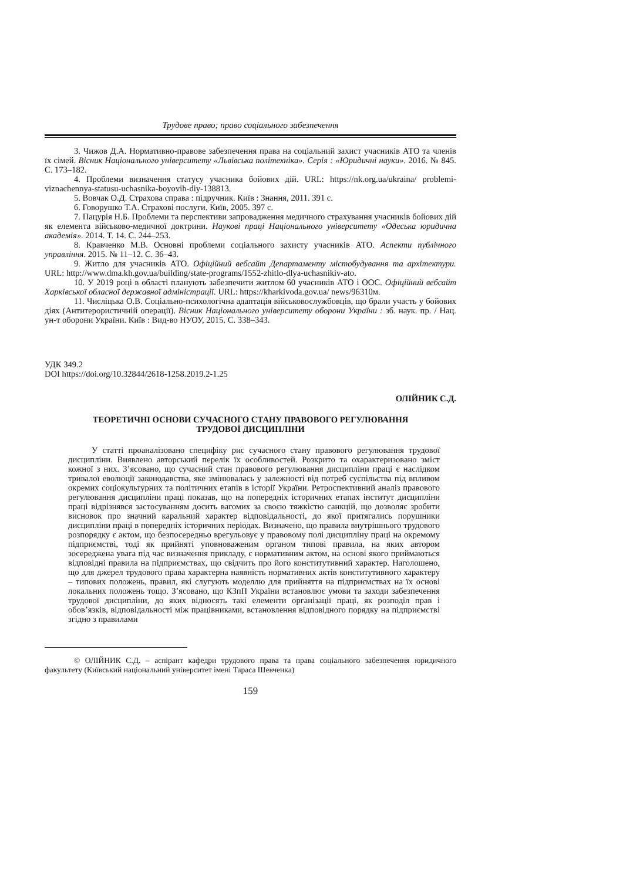Трудове право; право соціального забезпечення
3. Чижов Д.А. Нормативно-правове забезпечення права на соціальний захист учасників АТО та членів їх сімей. Вісник Національного університету «Львівська політехніка». Серія : «Юридичні науки». 2016. № 845. С. 173–182.
4. Проблеми визначення статусу учасника бойових дій. URL: https://nk.org.ua/ukraina/ problemi-viznachennya-statusu-uchasnika-boyovih-diy-138813.
5. Вовчак О.Д. Страхова справа : підручник. Київ : Знання, 2011. 391 с.
6. Говорушко Т.А. Страхові послуги. Київ, 2005. 397 с.
7. Пацурія Н.Б. Проблеми та перспективи запровадження медичного страхування учасників бойових дій як елемента військово-медичної доктрини. Наукові праці Національного університету «Одеська юридична академія». 2014. Т. 14. С. 244–253.
8. Кравченко М.В. Основні проблеми соціального захисту учасників АТО. Аспекти публічного управління. 2015. № 11–12. С. 36–43.
9. Житло для учасників АТО. Офіційний вебсайт Департаменту містобудування та архітектури. URL: http://www.dma.kh.gov.ua/building/state-programs/1552-zhitlo-dlya-uchasnikiv-ato.
10. У 2019 році в області планують забезпечити житлом 60 учасників АТО і ООС. Офіційний вебсайт Харківської обласної державної адміністрації. URL: https://kharkivoda.gov.ua/ news/96310м.
11. Числіцька О.В. Соціально-психологічна адаптація військовослужбовців, що брали участь у бойових діях (Антитерористичній операції). Вісник Національного університету оборони України : зб. наук. пр. / Нац. ун-т оборони України. Київ : Вид-во НУОУ, 2015. С. 338–343.
УДК 349.2
DOI https://doi.org/10.32844/2618-1258.2019.2-1.25
ОЛІЙНИК С.Д.
ТЕОРЕТИЧНІ ОСНОВИ СУЧАСНОГО СТАНУ ПРАВОВОГО РЕГУЛЮВАННЯ
ТРУДОВОЇ ДИСЦИПЛІНИ
У статті проаналізовано специфіку рис сучасного стану правового регулювання трудової дисципліни. Виявлено авторський перелік їх особливостей. Розкрито та охарактеризовано зміст кожної з них. З’ясовано, що сучасний стан правового регулювання дисципліни праці є наслідком тривалої еволюції законодавства, яке змінювалась у залежності від потреб суспільства під впливом окремих соціокультурних та політичних етапів в історії України. Ретроспективний аналіз правового регулювання дисципліни праці показав, що на попередніх історичних етапах інститут дисципліни праці відрізнявся застосуванням досить вагомих за своєю тяжкістю санкцій, що дозволяє зробити висновок про значний каральний характер відповідальності, до якої притягались порушники дисципліни праці в попередніх історичних періодах. Визначено, що правила внутрішнього трудового розпорядку є актом, що безпосередньо врегульовує у правовому полі дисципліну праці на окремому підприємстві, тоді як прийняті уповноваженим органом типові правила, на яких автором зосереджена увага під час визначення прикладу, є нормативним актом, на основі якого приймаються відповідні правила на підприємствах, що свідчить про його конститутивний характер. Наголошено, що для джерел трудового права характерна наявність нормативних актів конститутивного характеру – типових положень, правил, які слугують моделлю для прийняття на підприємствах на їх основі локальних положень тощо. З’ясовано, що КЗпП України встановлює умови та заходи забезпечення трудової дисципліни, до яких відносять такі елементи організації праці, як розподіл прав і обов’язків, відповідальності між працівниками, встановлення відповідного порядку на підприємстві згідно з правилами
© ОЛІЙНИК С.Д. – аспірант кафедри трудового права та права соціального забезпечення юридичного факультету (Київський національний університет імені Тараса Шевченка)
159